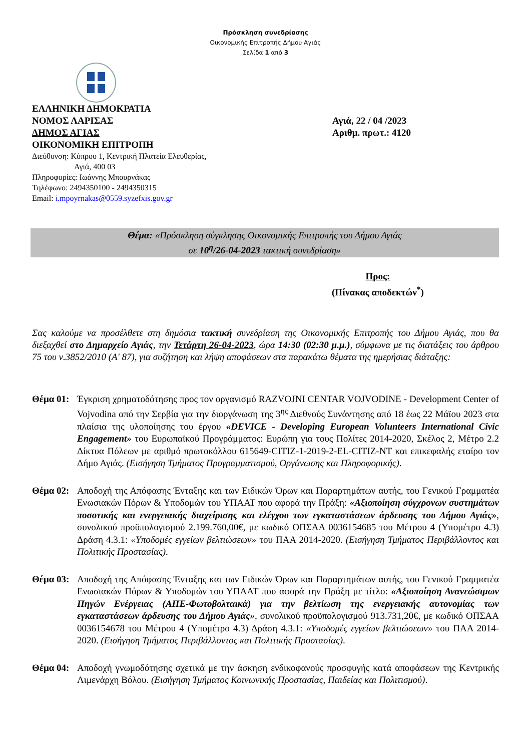Πρόσκληση συνεδρίασης
Οικονομικής Επιτροπής Δήμου Αγιάς
Σελίδα 1 από 3
ΕΛΛΗΝΙΚΗ ΔΗΜΟΚΡΑΤΙΑ
ΝΟΜΟΣ ΛΑΡΙΣΑΣ
ΔΗΜΟΣ ΑΓΙΑΣ
ΟΙΚΟΝΟΜΙΚΗ ΕΠΙΤΡΟΠΗ
Διεύθυνση: Κύπρου 1, Κεντρική Πλατεία Ελευθερίας,
Αγιά, 400 03
Πληροφορίες: Ιωάννης Μπουρνάκας
Τηλέφωνο: 2494350100 - 2494350315
Email: i.mpoyrnakas@0559.syzefxis.gov.gr
Αγιά, 22 / 04 /2023
Αριθμ. πρωτ.: 4120
Θέμα: «Πρόσκληση σύγκλησης Οικονομικής Επιτροπής του Δήμου Αγιάς
σε 10<sup>η</sup>/26-04-2023 τακτική συνεδρίαση»
Προς:
(Πίνακας αποδεκτών<sup>*</sup>)
Σας καλούμε να προσέλθετε στη δημόσια τακτική συνεδρίαση της Οικονομικής Επιτροπής του Δήμου Αγιάς, που θα διεξαχθεί στο Δημαρχείο Αγιάς, την Τετάρτη 26-04-2023, ώρα 14:30 (02:30 μ.μ.), σύμφωνα με τις διατάξεις του άρθρου 75 του ν.3852/2010 (Α' 87), για συζήτηση και λήψη αποφάσεων στα παρακάτω θέματα της ημερήσιας διάταξης:
Θέμα 01:
Έγκριση χρηματοδότησης προς τον οργανισμό RAZVOJNI CENTAR VOJVODINE - Development Center of Vojvodina από την Σερβία για την διοργάνωση της 3<sup>ης</sup> Διεθνούς Συνάντησης από 18 έως 22 Μάϊου 2023 στα πλαίσια της υλοποίησης του έργου «DEVICE - Developing European Volunteers International Civic Engagement» του Ευρωπαϊκού Προγράμματος: Ευρώπη για τους Πολίτες 2014-2020, Σκέλος 2, Μέτρο 2.2 Δίκτυα Πόλεων με αριθμό πρωτοκόλλου 615649-CITIZ-1-2019-2-EL-CITIZ-NT και επικεφαλής εταίρο τον Δήμο Αγιάς. (Εισήγηση Τμήματος Προγραμματισμού, Οργάνωσης και Πληροφορικής).
Θέμα 02:
Αποδοχή της Απόφασης Ένταξης και των Ειδικών Όρων και Παραρτημάτων αυτής, του Γενικού Γραμματέα Ενωσιακών Πόρων & Υποδομών του ΥΠΑΑΤ που αφορά την Πράξη: «Αξιοποίηση σύγχρονων συστημάτων ποσοτικής και ενεργειακής διαχείρισης και ελέγχου των εγκαταστάσεων άρδευσης του Δήμου Αγιάς», συνολικού προϋπολογισμού 2.199.760,00€, με κωδικό ΟΠΣΑΑ 0036154685 του Μέτρου 4 (Υπομέτρο 4.3) Δράση 4.3.1: «Υποδομές εγγείων βελτιώσεων» του ΠΑΑ 2014-2020. (Εισήγηση Τμήματος Περιβάλλοντος και Πολιτικής Προστασίας).
Θέμα 03:
Αποδοχή της Απόφασης Ένταξης και των Ειδικών Όρων και Παραρτημάτων αυτής, του Γενικού Γραμματέα Ενωσιακών Πόρων & Υποδομών του ΥΠΑΑΤ που αφορά την Πράξη με τίτλο: «Αξιοποίηση Ανανεώσιμων Πηγών Ενέργειας (ΑΠΕ-Φωτοβολταικά) για την βελτίωση της ενεργειακής αυτονομίας των εγκαταστάσεων άρδευσης του Δήμου Αγιάς», συνολικού προϋπολογισμού 913.731,20€, με κωδικό ΟΠΣΑΑ 0036154678 του Μέτρου 4 (Υπομέτρο 4.3) Δράση 4.3.1: «Υποδομές εγγείων βελτιώσεων» του ΠΑΑ 2014-2020. (Εισήγηση Τμήματος Περιβάλλοντος και Πολιτικής Προστασίας).
Θέμα 04:
Αποδοχή γνωμοδότησης σχετικά με την άσκηση ενδικοφανούς προσφυγής κατά αποφάσεων της Κεντρικής Λιμενάρχη Βόλου. (Εισήγηση Τμήματος Κοινωνικής Προστασίας, Παιδείας και Πολιτισμού).